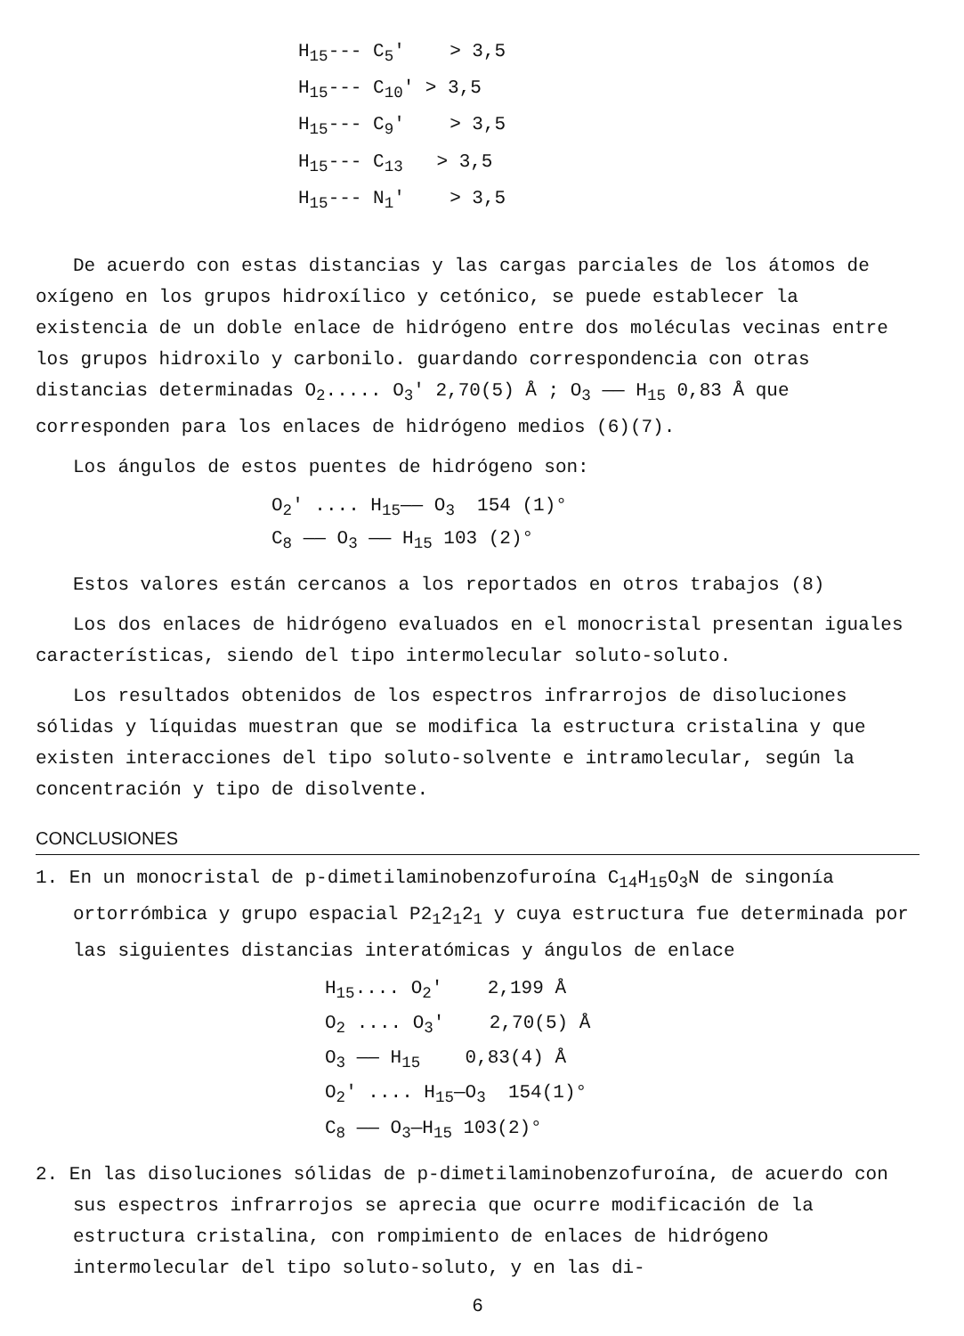H<sub>15</sub>--- C<sub>5</sub>' > 3,5 H<sub>15</sub>--- C<sub>10</sub>' > 3,5 H<sub>15</sub>--- C<sub>9</sub>' > 3,5 H<sub>15</sub>--- C<sub>13</sub> > 3,5 H<sub>15</sub>--- N<sub>1</sub>' > 3,5
De acuerdo con estas distancias y las cargas parciales de los átomos de oxígeno en los grupos hidroxílico y cetónico, se puede establecer la existencia de un doble enlace de hidrógeno entre dos moléculas vecinas entre los grupos hidroxilo y carbonilo. guardando correspondencia con otras distancias determinadas O<sub>2</sub>..... O<sub>3</sub>' 2,70(5) Å ; O<sub>3</sub> —— H<sub>15</sub> 0,83 Å que corresponden para los enlaces de hidrógeno medios (6)(7).
Los ángulos de estos puentes de hidrógeno son:
O<sub>2</sub>' .... H<sub>15</sub>—— O<sub>3</sub> 154 (1)° C<sub>8</sub> —— O<sub>3</sub> —— H<sub>15</sub> 103 (2)°
Estos valores están cercanos a los reportados en otros trabajos (8)
Los dos enlaces de hidrógeno evaluados en el monocristal presentan iguales características, siendo del tipo intermolecular soluto-soluto.
Los resultados obtenidos de los espectros infrarrojos de disoluciones sólidas y líquidas muestran que se modifica la estructura cristalina y que existen interacciones del tipo soluto-solvente e intramolecular, según la concentración y tipo de disolvente.
CONCLUSIONES
1. En un monocristal de p-dimetilaminobenzofuroína C<sub>14</sub>H<sub>15</sub>O<sub>3</sub>N de singonía ortorrómbica y grupo espacial P2<sub>1</sub>2<sub>1</sub>2<sub>1</sub> y cuya estructura fue determinada por las siguientes distancias interatómicas y ángulos de enlace
H<sub>15</sub>.... O<sub>2</sub>' 2,199 Å O<sub>2</sub> .... O<sub>3</sub>' 2,70(5) Å O<sub>3</sub> —— H<sub>15</sub> 0,83(4) Å O<sub>2</sub>' .... H<sub>15</sub>—O<sub>3</sub> 154(1)° C<sub>8</sub> —— O<sub>3</sub>—H<sub>15</sub> 103(2)°
2. En las disoluciones sólidas de p-dimetilaminobenzofuroína, de acuerdo con sus espectros infrarrojos se aprecia que ocurre modificación de la estructura cristalina, con rompimiento de enlaces de hidrógeno intermolecular del tipo soluto-soluto, y en las di-
6